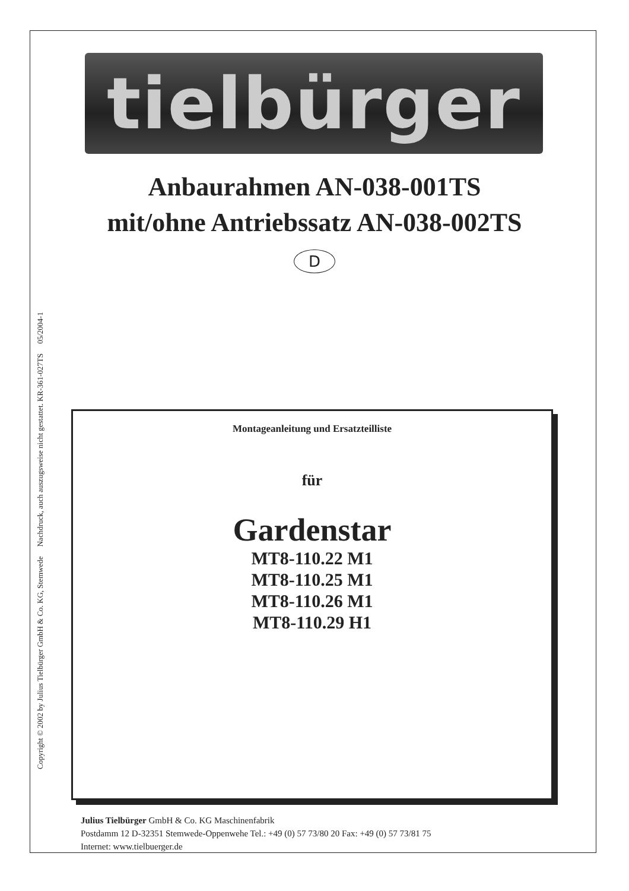tielbürger
Anbaurahmen AN-038-001TS
mit/ohne Antriebssatz AN-038-002TS
D
Copyright © 2002 by Julius Tielbürger GmbH & Co. KG, Stemwede Nachdruck, auch auszugsweise nicht gestattet. KR-361-027TS 05/2004-1
Montageanleitung und Ersatzteilliste
für
Gardenstar
MT8-110.22 M1
MT8-110.25 M1
MT8-110.26 M1
MT8-110.29 H1
Julius Tielbürger GmbH & Co. KG Maschinenfabrik
Postdamm 12 D-32351 Stemwede-Oppenwehe Tel.: +49 (0) 57 73/80 20 Fax: +49 (0) 57 73/81 75
Internet: www.tielbuerger.de